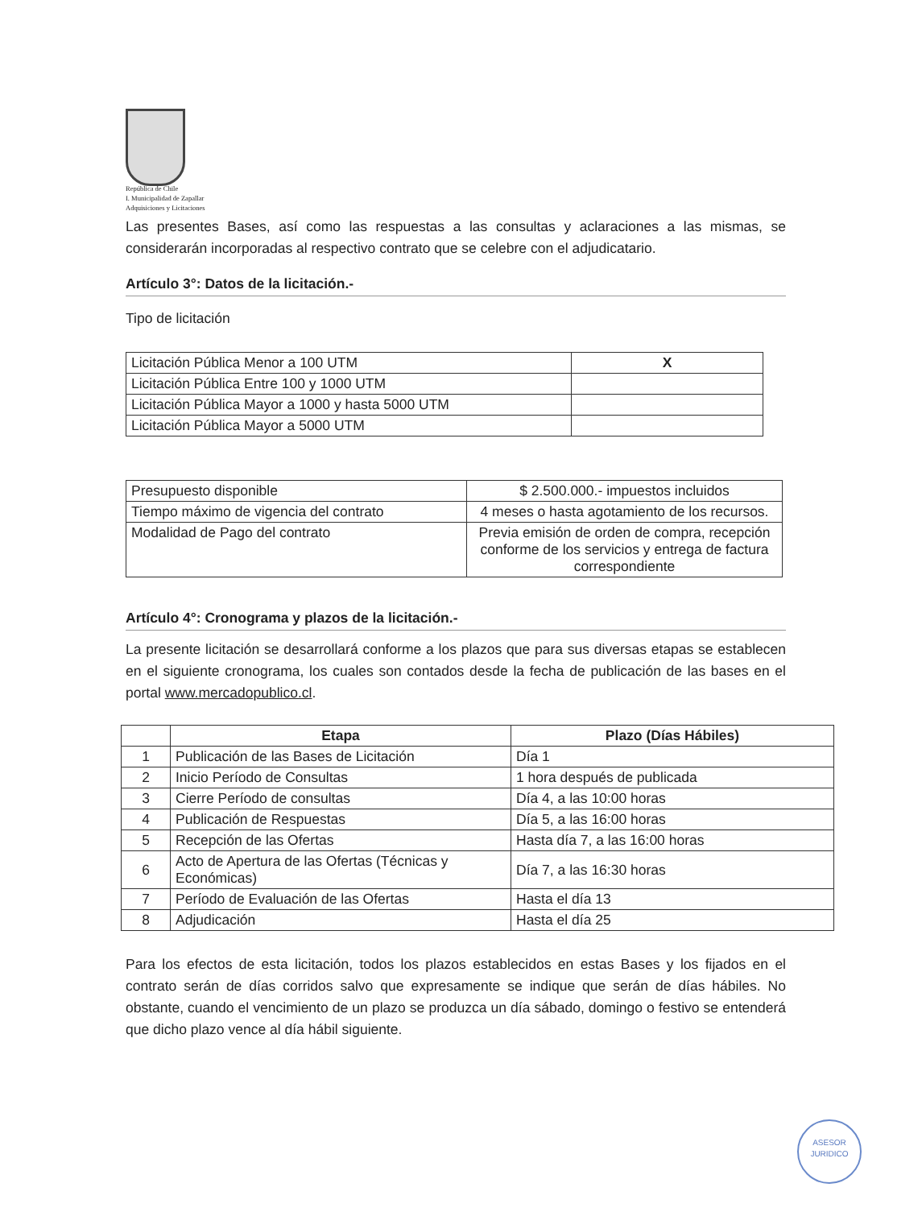República de Chile
I. Municipalidad de Zapallar
Adquisiciones y Licitaciones
Las presentes Bases, así como las respuestas a las consultas y aclaraciones a las mismas, se considerarán incorporadas al respectivo contrato que se celebre con el adjudicatario.
Artículo 3°: Datos de la licitación.-
Tipo de licitación
| Licitación Pública Menor a 100 UTM | X |
| Licitación Pública Entre 100 y 1000 UTM | |
| Licitación Pública Mayor a 1000 y hasta 5000 UTM | |
| Licitación Pública Mayor a 5000 UTM | |
| Presupuesto disponible | $ 2.500.000.- impuestos incluidos |
| Tiempo máximo de vigencia del contrato | 4 meses o hasta agotamiento de los recursos. |
| Modalidad de Pago del contrato | Previa emisión de orden de compra, recepción conforme de los servicios y entrega de factura correspondiente |
Artículo 4°: Cronograma y plazos de la licitación.-
La presente licitación se desarrollará conforme a los plazos que para sus diversas etapas se establecen en el siguiente cronograma, los cuales son contados desde la fecha de publicación de las bases en el portal www.mercadopublico.cl.
| | Etapa | Plazo (Días Hábiles) |
| --- | --- | --- |
| 1 | Publicación de las Bases de Licitación | Día 1 |
| 2 | Inicio Período de Consultas | 1 hora después de publicada |
| 3 | Cierre Período de consultas | Día 4, a las 10:00 horas |
| 4 | Publicación de Respuestas | Día 5, a las 16:00 horas |
| 5 | Recepción de las Ofertas | Hasta día 7, a las 16:00 horas |
| 6 | Acto de Apertura de las Ofertas (Técnicas y Económicas) | Día 7, a las 16:30 horas |
| 7 | Período de Evaluación de las Ofertas | Hasta el día 13 |
| 8 | Adjudicación | Hasta el día 25 |
Para los efectos de esta licitación, todos los plazos establecidos en estas Bases y los fijados en el contrato serán de días corridos salvo que expresamente se indique que serán de días hábiles. No obstante, cuando el vencimiento de un plazo se produzca un día sábado, domingo o festivo se entenderá que dicho plazo vence al día hábil siguiente.
ASESOR
JURIDICO